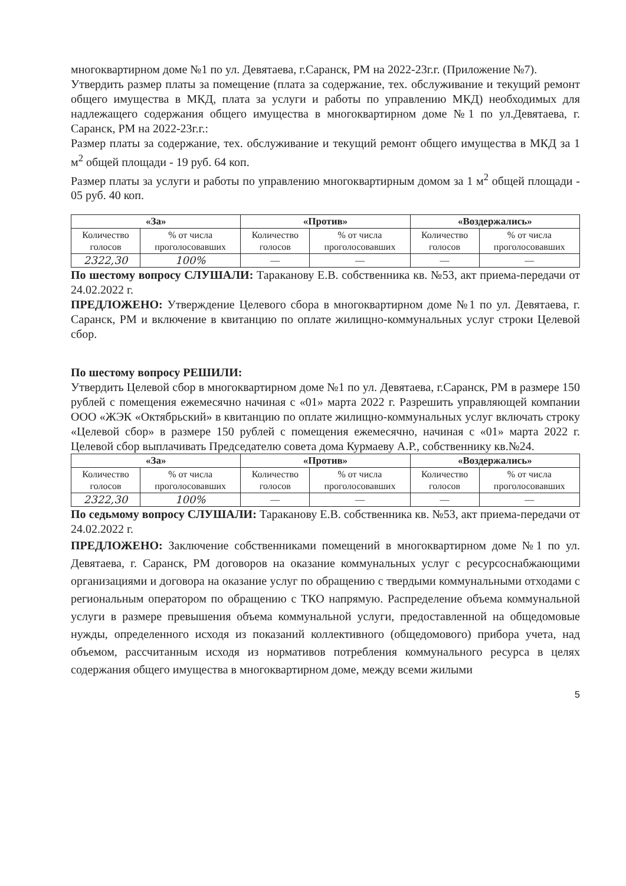многоквартирном доме №1 по ул. Девятаева, г.Саранск, РМ на 2022-23г.г. (Приложение №7).
Утвердить размер платы за помещение (плата за содержание, тех. обслуживание и текущий ремонт общего имущества в МКД, плата за услуги и работы по управлению МКД) необходимых для надлежащего содержания общего имущества в многоквартирном доме №1 по ул.Девятаева, г. Саранск, РМ на 2022-23г.г.:
Размер платы за содержание, тех. обслуживание и текущий ремонт общего имущества в МКД за 1 м<sup>2</sup> общей площади - 19 руб. 64 коп.
Размер платы за услуги и работы по управлению многоквартирным домом за 1 м<sup>2</sup> общей площади - 05 руб. 40 коп.
| «За» | | «Против» | | «Воздержались» | |
| --- | --- | --- | --- | --- | --- |
| Количество голосов | % от числа проголосовавших | Количество голосов | % от числа проголосовавших | Количество голосов | % от числа проголосовавших |
| 2322,30 | 100% | — | — | — | — |
По шестому вопросу СЛУШАЛИ: Тараканову Е.В. собственника кв. №53, акт приема-передачи от 24.02.2022 г.
ПРЕДЛОЖЕНО: Утверждение Целевого сбора в многоквартирном доме №1 по ул. Девятаева, г. Саранск, РМ и включение в квитанцию по оплате жилищно-коммунальных услуг строки Целевой сбор.
По шестому вопросу РЕШИЛИ:
Утвердить Целевой сбор в многоквартирном доме №1 по ул. Девятаева, г.Саранск, РМ в размере 150 рублей с помещения ежемесячно начиная с «01» марта 2022 г. Разрешить управляющей компании ООО «ЖЭК «Октябрьский» в квитанцию по оплате жилищно-коммунальных услуг включать строку «Целевой сбор» в размере 150 рублей с помещения ежемесячно, начиная с «01» марта 2022 г. Целевой сбор выплачивать Председателю совета дома Курмаеву А.Р., собственнику кв.№24.
| «За» | | «Против» | | «Воздержались» | |
| --- | --- | --- | --- | --- | --- |
| Количество голосов | % от числа проголосовавших | Количество голосов | % от числа проголосовавших | Количество голосов | % от числа проголосовавших |
| 2322,30 | 100% | — | — | — | — |
По седьмому вопросу СЛУШАЛИ: Тараканову Е.В. собственника кв. №53, акт приема-передачи от 24.02.2022 г.
ПРЕДЛОЖЕНО: Заключение собственниками помещений в многоквартирном доме №1 по ул. Девятаева, г. Саранск, РМ договоров на оказание коммунальных услуг с ресурсоснабжающими организациями и договора на оказание услуг по обращению с твердыми коммунальными отходами с региональным оператором по обращению с ТКО напрямую. Распределение объема коммунальной услуги в размере превышения объема коммунальной услуги, предоставленной на общедомовые нужды, определенного исходя из показаний коллективного (общедомового) прибора учета, над объемом, рассчитанным исходя из нормативов потребления коммунального ресурса в целях содержания общего имущества в многоквартирном доме, между всеми жилыми
5